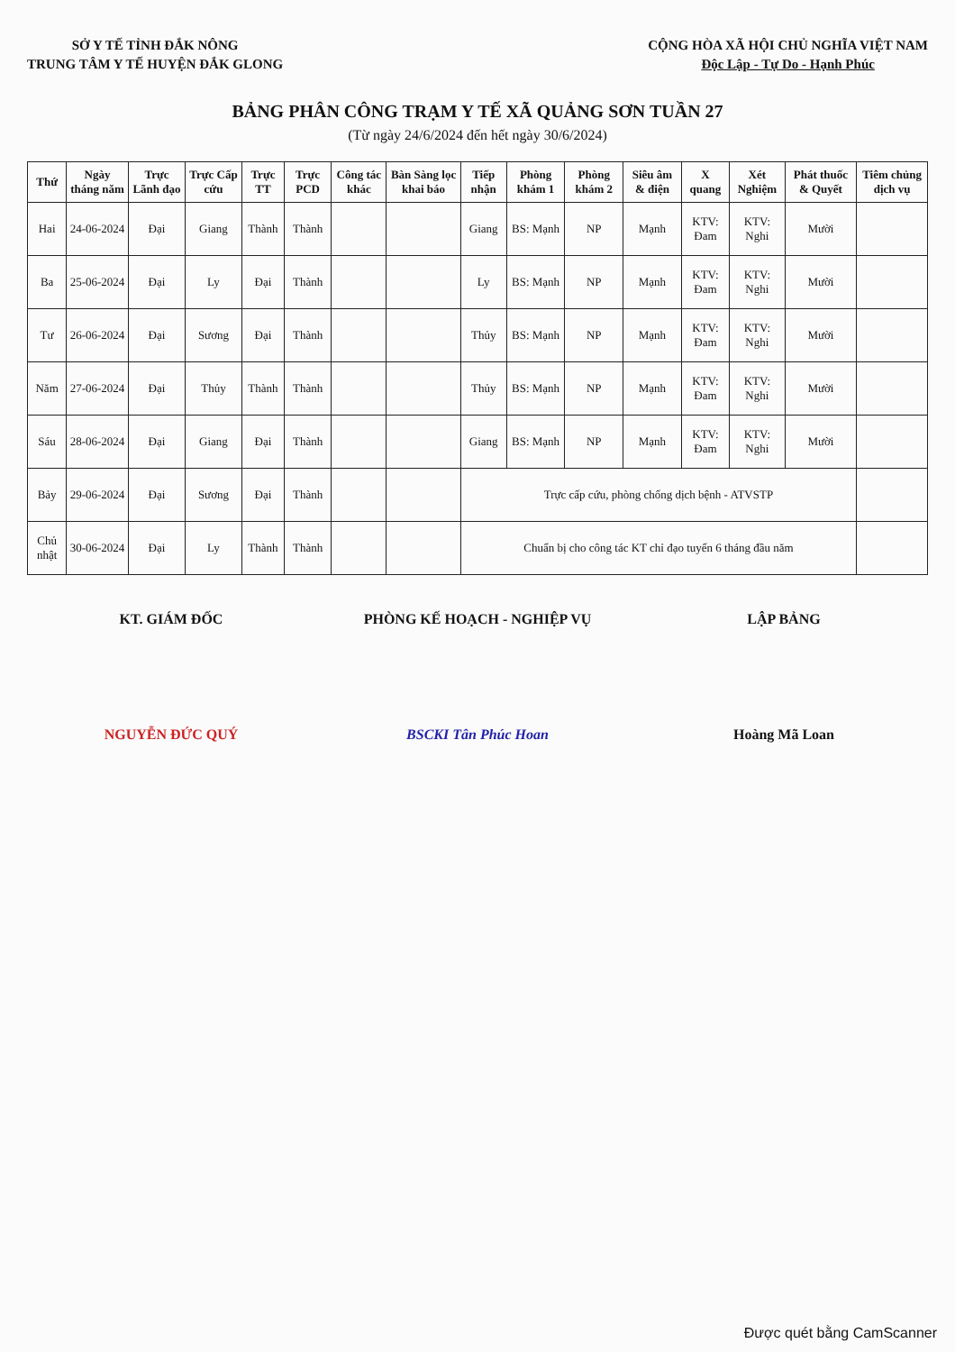SỞ Y TẾ TỈNH ĐẮK NÔNG
TRUNG TÂM Y TẾ HUYỆN ĐẮK GLONG
CỘNG HÒA XÃ HỘI CHỦ NGHĨA VIỆT NAM
Độc Lập - Tự Do - Hạnh Phúc
BẢNG PHÂN CÔNG TRẠM Y TẾ XÃ QUẢNG SƠN TUẦN 27
(Từ ngày 24/6/2024 đến hết ngày 30/6/2024)
| Thứ | Ngày tháng năm | Trực Lãnh đạo | Trực Cấp cứu | Trực TT | Trực PCD | Công tác khác | Bàn Sàng lọc khai báo | Tiếp nhận | Phòng khám 1 | Phòng khám 2 | Siêu âm & điện | X quang | Xét Nghiệm | Phát thuốc & Quyết | Tiêm chủng dịch vụ |
| --- | --- | --- | --- | --- | --- | --- | --- | --- | --- | --- | --- | --- | --- | --- | --- |
| Hai | 24-06-2024 | Đại | Giang | Thành | Thành | | | Giang | BS: Mạnh | NP | Mạnh | KTV: Đam | KTV: Nghi | Mười | |
| Ba | 25-06-2024 | Đại | Ly | Đại | Thành | | | Ly | BS: Mạnh | NP | Mạnh | KTV: Đam | KTV: Nghi | Mười | |
| Tư | 26-06-2024 | Đại | Sương | Đại | Thành | | | Thủy | BS: Mạnh | NP | Mạnh | KTV: Đam | KTV: Nghi | Mười | |
| Năm | 27-06-2024 | Đại | Thủy | Thành | Thành | | | Thủy | BS: Mạnh | NP | Mạnh | KTV: Đam | KTV: Nghi | Mười | |
| Sáu | 28-06-2024 | Đại | Giang | Đại | Thành | | | Giang | BS: Mạnh | NP | Mạnh | KTV: Đam | KTV: Nghi | Mười | |
| Bảy | 29-06-2024 | Đại | Sương | Đại | Thành | | | Trực cấp cứu, phòng chống dịch bệnh - ATVSTP | | | | | | | |
| Chủ nhật | 30-06-2024 | Đại | Ly | Thành | Thành | | | Chuẩn bị cho công tác KT chỉ đạo tuyến 6 tháng đầu năm | | | | | | | |
KT. GIÁM ĐỐC
NGUYỄN ĐỨC QUÝ
PHÒNG KẾ HOẠCH - NGHIỆP VỤ
BSCKI Tân Phúc Hoan
LẬP BẢNG
Hoàng Mã Loan
Được quét bằng CamScanner